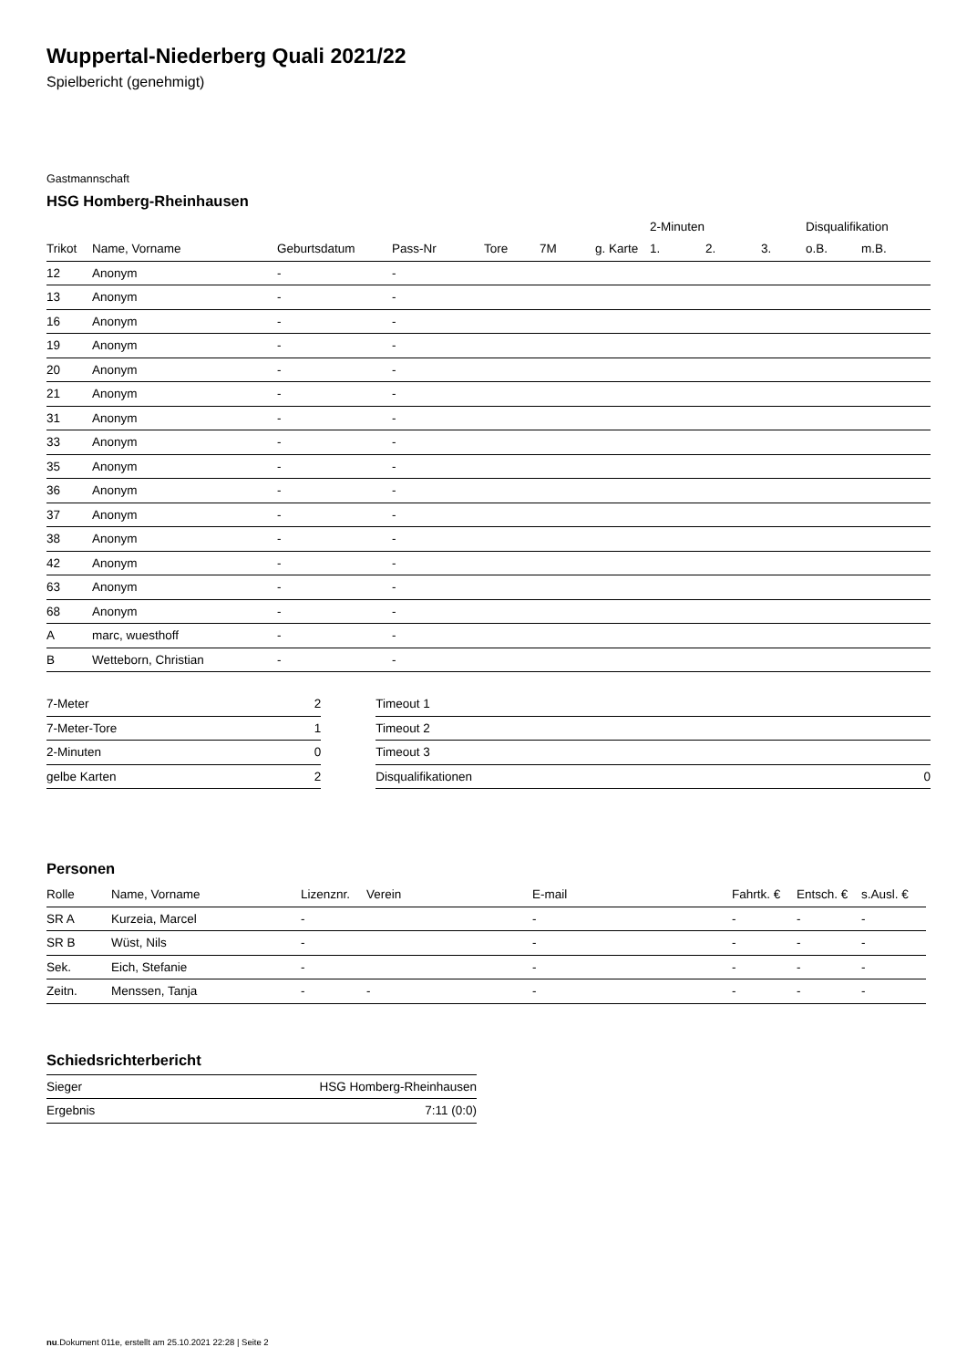Wuppertal-Niederberg Quali 2021/22
Spielbericht (genehmigt)
Gastmannschaft
HSG Homberg-Rheinhausen
| | | | | | | | 2-Minuten | | | Disqualifikation | |
| --- | --- | --- | --- | --- | --- | --- | --- | --- | --- | --- | --- |
| Trikot | Name, Vorname | Geburtsdatum | Pass-Nr | Tore | 7M | g. Karte | 1. | 2. | 3. | o.B. | m.B. |
| 12 | Anonym | - | - | | | | | | | | |
| 13 | Anonym | - | - | | | | | | | | |
| 16 | Anonym | - | - | | | | | | | | |
| 19 | Anonym | - | - | | | | | | | | |
| 20 | Anonym | - | - | | | | | | | | |
| 21 | Anonym | - | - | | | | | | | | |
| 31 | Anonym | - | - | | | | | | | | |
| 33 | Anonym | - | - | | | | | | | | |
| 35 | Anonym | - | - | | | | | | | | |
| 36 | Anonym | - | - | | | | | | | | |
| 37 | Anonym | - | - | | | | | | | | |
| 38 | Anonym | - | - | | | | | | | | |
| 42 | Anonym | - | - | | | | | | | | |
| 63 | Anonym | - | - | | | | | | | | |
| 68 | Anonym | - | - | | | | | | | | |
| A | marc, wuesthoff | - | - | | | | | | | | |
| B | Wetteborn, Christian | - | - | | | | | | | | |
| 7-Meter | 2 |
| 7-Meter-Tore | 1 |
| 2-Minuten | 0 |
| gelbe Karten | 2 |
| Timeout 1 | |
| Timeout 2 | |
| Timeout 3 | |
| Disqualifikationen | 0 |
Personen
| Rolle | Name, Vorname | Lizenznr. | Verein | E-mail | Fahrtk. € | Entsch. € | s.Ausl. € |
| --- | --- | --- | --- | --- | --- | --- | --- |
| SR A | Kurzeia, Marcel | - | | - | - | - | - |
| SR B | Wüst, Nils | - | | - | - | - | - |
| Sek. | Eich, Stefanie | - | | - | - | - | - |
| Zeitn. | Menssen, Tanja | - | - | - | - | - | - |
Schiedsrichterbericht
| Sieger | HSG Homberg-Rheinhausen |
| Ergebnis | 7:11 (0:0) |
nu.Dokument 011e, erstellt am 25.10.2021 22:28 | Seite 2